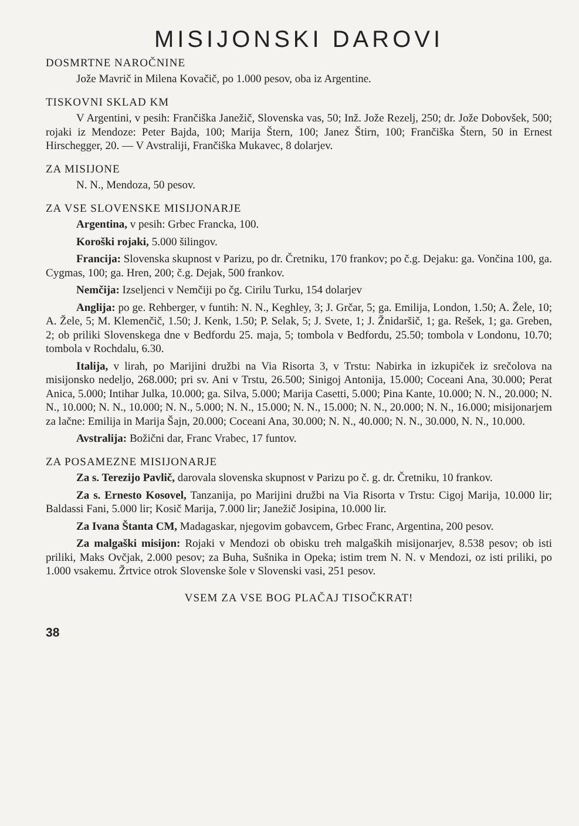MISIJONSKI DAROVI
DOSMRTNE NAROČNINE
Jože Mavrič in Milena Kovačič, po 1.000 pesov, oba iz Argentine.
TISKOVNI SKLAD KM
V Argentini, v pesih: Frančiška Janežič, Slovenska vas, 50; Inž. Jože Rezelj, 250; dr. Jože Dobovšek, 500; rojaki iz Mendoze: Peter Bajda, 100; Marija Štern, 100; Janez Štirn, 100; Frančiška Štern, 50 in Ernest Hirschegger, 20. — V Avstraliji, Frančiška Mukavec, 8 dolarjev.
ZA MISIJONE
N. N., Mendoza, 50 pesov.
ZA VSE SLOVENSKE MISIJONARJE
Argentina, v pesih: Grbec Francka, 100.
Koroški rojaki, 5.000 šilingov.
Francija: Slovenska skupnost v Parizu, po dr. Čretniku, 170 frankov; po č.g. Dejaku: ga. Vončina 100, ga. Cygmas, 100; ga. Hren, 200; č.g. Dejak, 500 frankov.
Nemčija: Izseljenci v Nemčiji po čg. Cirilu Turku, 154 dolarjev
Anglija: po ge. Rehberger, v funtih: N. N., Keghley, 3; J. Grčar, 5; ga. Emilija, London, 1.50; A. Žele, 10; A. Žele, 5; M. Klemenčič, 1.50; J. Kenk, 1.50; P. Selak, 5; J. Svete, 1; J. Žnidaršič, 1; ga. Rešek, 1; ga. Greben, 2; ob priliki Slovenskega dne v Bedfordu 25. maja, 5; tombola v Bedfordu, 25.50; tombola v Londonu, 10.70; tombola v Rochdalu, 6.30.
Italija, v lirah, po Marijini družbi na Via Risorta 3, v Trstu: Nabirka in izkupiček iz srečolova na misijonsko nedeljo, 268.000; pri sv. Ani v Trstu, 26.500; Sinigoj Antonija, 15.000; Coceani Ana, 30.000; Perat Anica, 5.000; Intihar Julka, 10.000; ga. Silva, 5.000; Marija Casetti, 5.000; Pina Kante, 10.000; N. N., 20.000; N. N., 10.000; N. N., 10.000; N. N., 5.000; N. N., 15.000; N. N., 15.000; N. N., 20.000; N. N., 16.000; misijonarjem za lačne: Emilija in Marija Šajn, 20.000; Coceani Ana, 30.000; N. N., 40.000; N. N., 30.000, N. N., 10.000.
Avstralija: Božični dar, Franc Vrabec, 17 funtov.
ZA POSAMEZNE MISIJONARJE
Za s. Terezijo Pavlič, darovala slovenska skupnost v Parizu po č. g. dr. Čretniku, 10 frankov.
Za s. Ernesto Kosovel, Tanzanija, po Marijini družbi na Via Risorta v Trstu: Cigoj Marija, 10.000 lir; Baldassi Fani, 5.000 lir; Kosič Marija, 7.000 lir; Janežič Josipina, 10.000 lir.
Za Ivana Štanta CM, Madagaskar, njegovim gobavcem, Grbec Franc, Argentina, 200 pesov.
Za malgaški misijon: Rojaki v Mendozi ob obisku treh malgaških misijonarjev, 8.538 pesov; ob isti priliki, Maks Ovčjak, 2.000 pesov; za Buha, Sušnika in Opeka; istim trem N. N. v Mendozi, oz isti priliki, po 1.000 vsakemu. Žrtvice otrok Slovenske šole v Slovenski vasi, 251 pesov.
VSEM ZA VSE BOG PLAČAJ TISOČKRAT!
38